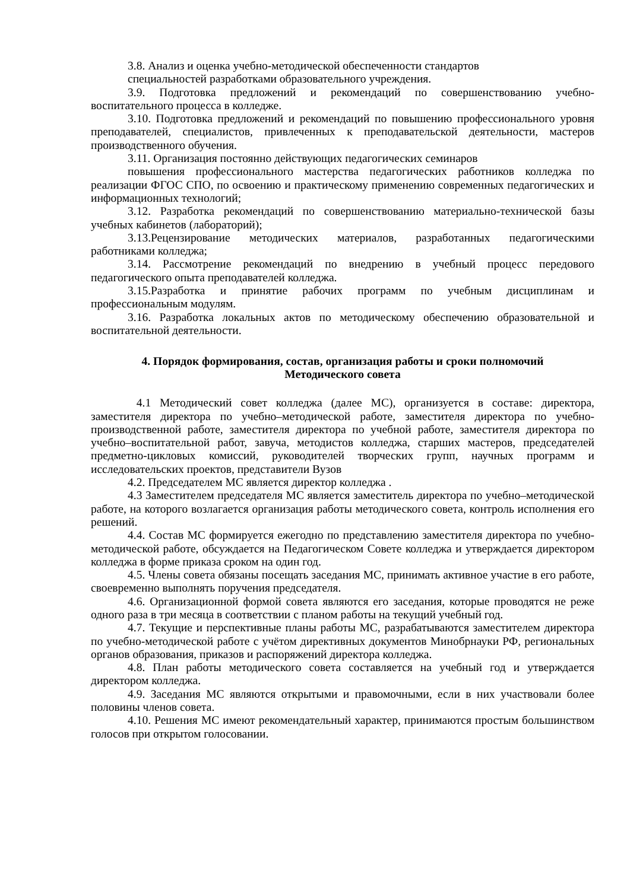3.8. Анализ и оценка учебно-методической обеспеченности стандартов
специальностей разработками образовательного учреждения.
3.9. Подготовка предложений и рекомендаций по совершенствованию учебно-воспитательного процесса в колледже.
3.10. Подготовка предложений и рекомендаций по повышению профессионального уровня преподавателей, специалистов, привлеченных к преподавательской деятельности, мастеров производственного обучения.
3.11. Организация постоянно действующих педагогических семинаров
повышения профессионального мастерства педагогических работников колледжа по реализации ФГОС СПО, по освоению и практическому применению современных педагогических и информационных технологий;
3.12. Разработка рекомендаций по совершенствованию материально-технической базы учебных кабинетов (лабораторий);
3.13.Рецензирование методических материалов, разработанных педагогическими работниками колледжа;
3.14. Рассмотрение рекомендаций по внедрению в учебный процесс передового педагогического опыта преподавателей колледжа.
3.15.Разработка и принятие рабочих программ по учебным дисциплинам и профессиональным модулям.
3.16. Разработка локальных актов по методическому обеспечению образовательной и воспитательной деятельности.
4. Порядок формирования, состав, организация работы и сроки полномочий
Методического совета
4.1 Методический совет колледжа (далее МС), организуется в составе: директора, заместителя директора по учебно–методической работе, заместителя директора по учебно-производственной работе, заместителя директора по учебной работе, заместителя директора по учебно–воспитательной работ, завуча, методистов колледжа, старших мастеров, председателей предметно-цикловых комиссий, руководителей творческих групп, научных программ и исследовательских проектов, представители Вузов
4.2. Председателем МС является директор колледжа .
4.3 Заместителем председателя МС является заместитель директора по учебно–методической работе, на которого возлагается организация работы методического совета, контроль исполнения его решений.
4.4. Состав МС формируется ежегодно по представлению заместителя директора по учебно-методической работе, обсуждается на Педагогическом Совете колледжа и утверждается директором колледжа в форме приказа сроком на один год.
4.5. Члены совета обязаны посещать заседания МС, принимать активное участие в его работе, своевременно выполнять поручения председателя.
4.6. Организационной формой совета являются его заседания, которые проводятся не реже одного раза в три месяца в соответствии с планом работы на текущий учебный год.
4.7. Текущие и перспективные планы работы МС, разрабатываются заместителем директора по учебно-методической работе с учётом директивных документов Минобрнауки РФ, региональных органов образования, приказов и распоряжений директора колледжа.
4.8. План работы методического совета составляется на учебный год и утверждается директором колледжа.
4.9. Заседания МС являются открытыми и правомочными, если в них участвовали более половины членов совета.
4.10. Решения МС имеют рекомендательный характер, принимаются простым большинством голосов при открытом голосовании.